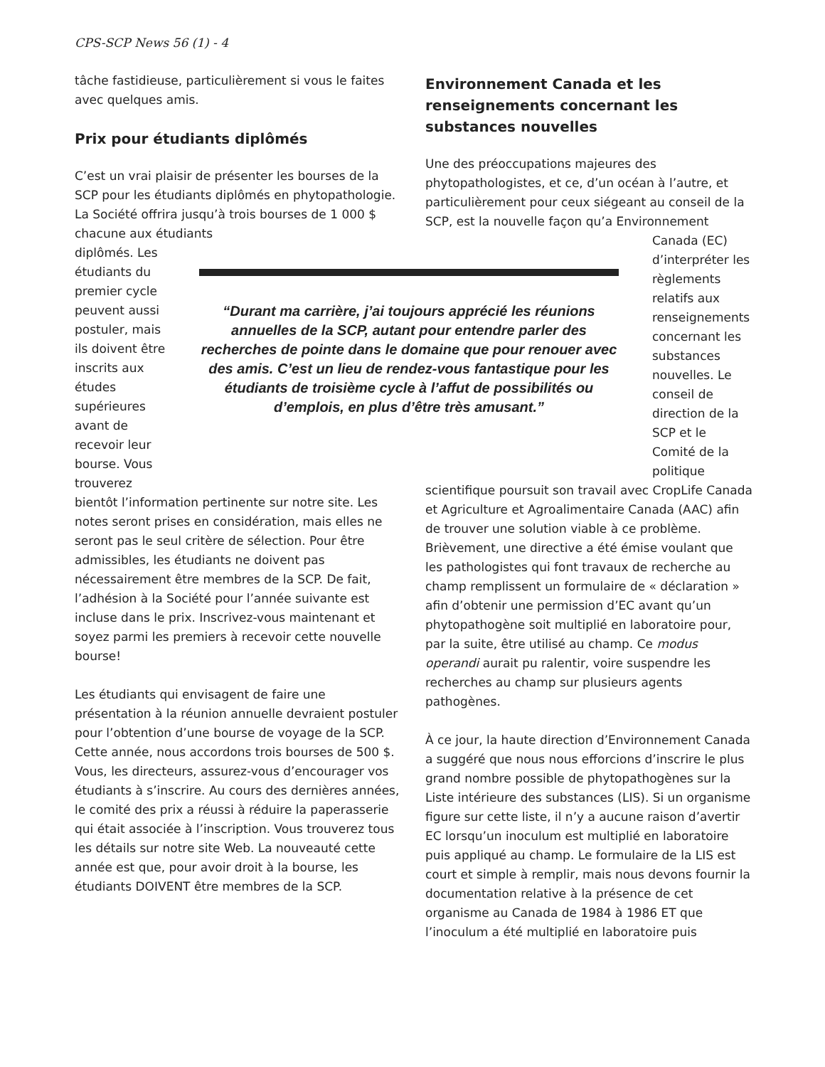CPS-SCP News 56 (1) - 4
tâche fastidieuse, particulièrement si vous le faites avec quelques amis.
Prix pour étudiants diplômés
C’est un vrai plaisir de présenter les bourses de la SCP pour les étudiants diplômés en phytopathologie. La Société offrira jusqu’à trois bourses de 1 000 $ chacune aux étudiants
diplômés. Les étudiants du premier cycle peuvent aussi postuler, mais ils doivent être inscrits aux études supérieures avant de recevoir leur bourse. Vous trouverez
bientôt l’information pertinente sur notre site. Les notes seront prises en considération, mais elles ne seront pas le seul critère de sélection. Pour être admissibles, les étudiants ne doivent pas nécessairement être membres de la SCP. De fait, l’adhésion à la Société pour l’année suivante est incluse dans le prix. Inscrivez-vous maintenant et soyez parmi les premiers à recevoir cette nouvelle bourse!
Les étudiants qui envisagent de faire une présentation à la réunion annuelle devraient postuler pour l’obtention d’une bourse de voyage de la SCP. Cette année, nous accordons trois bourses de 500 $. Vous, les directeurs, assurez-vous d’encourager vos étudiants à s’inscrire. Au cours des dernières années, le comité des prix a réussi à réduire la paperasserie qui était associée à l’inscription. Vous trouverez tous les détails sur notre site Web. La nouveauté cette année est que, pour avoir droit à la bourse, les étudiants DOIVENT être membres de la SCP.
“Durant ma carrière, j’ai toujours apprécié les réunions annuelles de la SCP, autant pour entendre parler des recherches de pointe dans le domaine que pour renouer avec des amis. C’est un lieu de rendez-vous fantastique pour les étudiants de troisième cycle à l’affut de possibilités ou d’emplois, en plus d’être très amusant.”
Environnement Canada et les renseignements concernant les substances nouvelles
Une des préoccupations majeures des phytopathologistes, et ce, d’un océan à l’autre, et particulièrement pour ceux siégeant au conseil de la SCP, est la nouvelle façon qu’a Environnement
Canada (EC) d’interpréter les règlements relatifs aux renseignements concernant les substances nouvelles. Le conseil de direction de la SCP et le Comité de la politique
scientifique poursuit son travail avec CropLife Canada et Agriculture et Agroalimentaire Canada (AAC) afin de trouver une solution viable à ce problème. Brièvement, une directive a été émise voulant que les pathologistes qui font travaux de recherche au champ remplissent un formulaire de « déclaration » afin d’obtenir une permission d’EC avant qu’un phytopathogène soit multiplié en laboratoire pour, par la suite, être utilisé au champ. Ce modus operandi aurait pu ralentir, voire suspendre les recherches au champ sur plusieurs agents pathogènes.
À ce jour, la haute direction d’Environnement Canada a suggéré que nous nous efforcions d’inscrire le plus grand nombre possible de phytopathogènes sur la Liste intérieure des substances (LIS). Si un organisme figure sur cette liste, il n’y a aucune raison d’avertir EC lorsqu’un inoculum est multiplié en laboratoire puis appliqué au champ. Le formulaire de la LIS est court et simple à remplir, mais nous devons fournir la documentation relative à la présence de cet organisme au Canada de 1984 à 1986 ET que l’inoculum a été multiplié en laboratoire puis